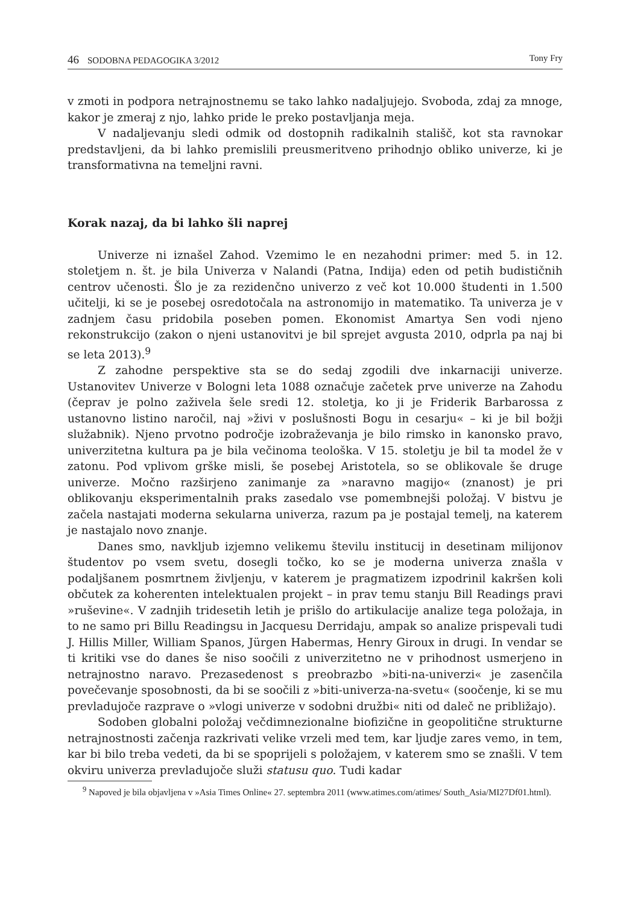46 SODOBNA PEDAGOGIKA 3/2012 Tony Fry
v zmoti in podpora netrajnostnemu se tako lahko nadaljujejo. Svoboda, zdaj za mnoge, kakor je zmeraj z njo, lahko pride le preko postavljanja meja.
V nadaljevanju sledi odmik od dostopnih radikalnih stališč, kot sta ravnokar predstavljeni, da bi lahko premislili preusmeritveno prihodnjo obliko univerze, ki je transformativna na temeljni ravni.
Korak nazaj, da bi lahko šli naprej
Univerze ni iznašel Zahod. Vzemimo le en nezahodni primer: med 5. in 12. stoletjem n. št. je bila Univerza v Nalandi (Patna, Indija) eden od petih budističnih centrov učenosti. Šlo je za rezidenčno univerzo z več kot 10.000 študenti in 1.500 učitelji, ki se je posebej osredotočala na astronomijo in matematiko. Ta univerza je v zadnjem času pridobila poseben pomen. Ekonomist Amartya Sen vodi njeno rekonstrukcijo (zakon o njeni ustanovitvi je bil sprejet avgusta 2010, odprla pa naj bi se leta 2013).<sup>9</sup>
Z zahodne perspektive sta se do sedaj zgodili dve inkarnaciji univerze. Ustanovitev Univerze v Bologni leta 1088 označuje začetek prve univerze na Zahodu (čeprav je polno zaživela šele sredi 12. stoletja, ko ji je Friderik Barbarossa z ustanovno listino naročil, naj »živi v poslušnosti Bogu in cesarju« – ki je bil božji služabnik). Njeno prvotno področje izobraževanja je bilo rimsko in kanonsko pravo, univerzitetna kultura pa je bila večinoma teološka. V 15. stoletju je bil ta model že v zatonu. Pod vplivom grške misli, še posebej Aristotela, so se oblikovale še druge univerze. Močno razširjeno zanimanje za »naravno magijo« (znanost) je pri oblikovanju eksperimentalnih praks zasedalo vse pomembnejši položaj. V bistvu je začela nastajati moderna sekularna univerza, razum pa je postajal temelj, na katerem je nastajalo novo znanje.
Danes smo, navkljub izjemno velikemu številu institucij in desetinam milijonov študentov po vsem svetu, dosegli točko, ko se je moderna univerza znašla v podaljšanem posmrtnem življenju, v katerem je pragmatizem izpodrinil kakršen koli občutek za koherenten intelektualen projekt – in prav temu stanju Bill Readings pravi »ruševine«. V zadnjih tridesetih letih je prišlo do artikulacije analize tega položaja, in to ne samo pri Billu Readingsu in Jacquesu Derridaju, ampak so analize prispevali tudi J. Hillis Miller, William Spanos, Jürgen Habermas, Henry Giroux in drugi. In vendar se ti kritiki vse do danes še niso soočili z univerzitetno ne v prihodnost usmerjeno in netrajnostno naravo. Prezasedenost s preobrazbo »biti-na-univerzi« je zasenčila povečevanje sposobnosti, da bi se soočili z »biti-univerza-na-svetu« (soočenje, ki se mu prevladujoče razprave o »vlogi univerze v sodobni družbi« niti od daleč ne približajo).
Sodoben globalni položaj večdimnezionalne biofizične in geopolitične strukturne netrajnostnosti začenja razkrivati velike vrzeli med tem, kar ljudje zares vemo, in tem, kar bi bilo treba vedeti, da bi se spoprijeli s položajem, v katerem smo se znašli. V tem okviru univerza prevladujoče služi statusu quo. Tudi kadar
<sup>9</sup> Napoved je bila objavljena v »Asia Times Online« 27. septembra 2011 (www.atimes.com/atimes/ South_Asia/MI27Df01.html).